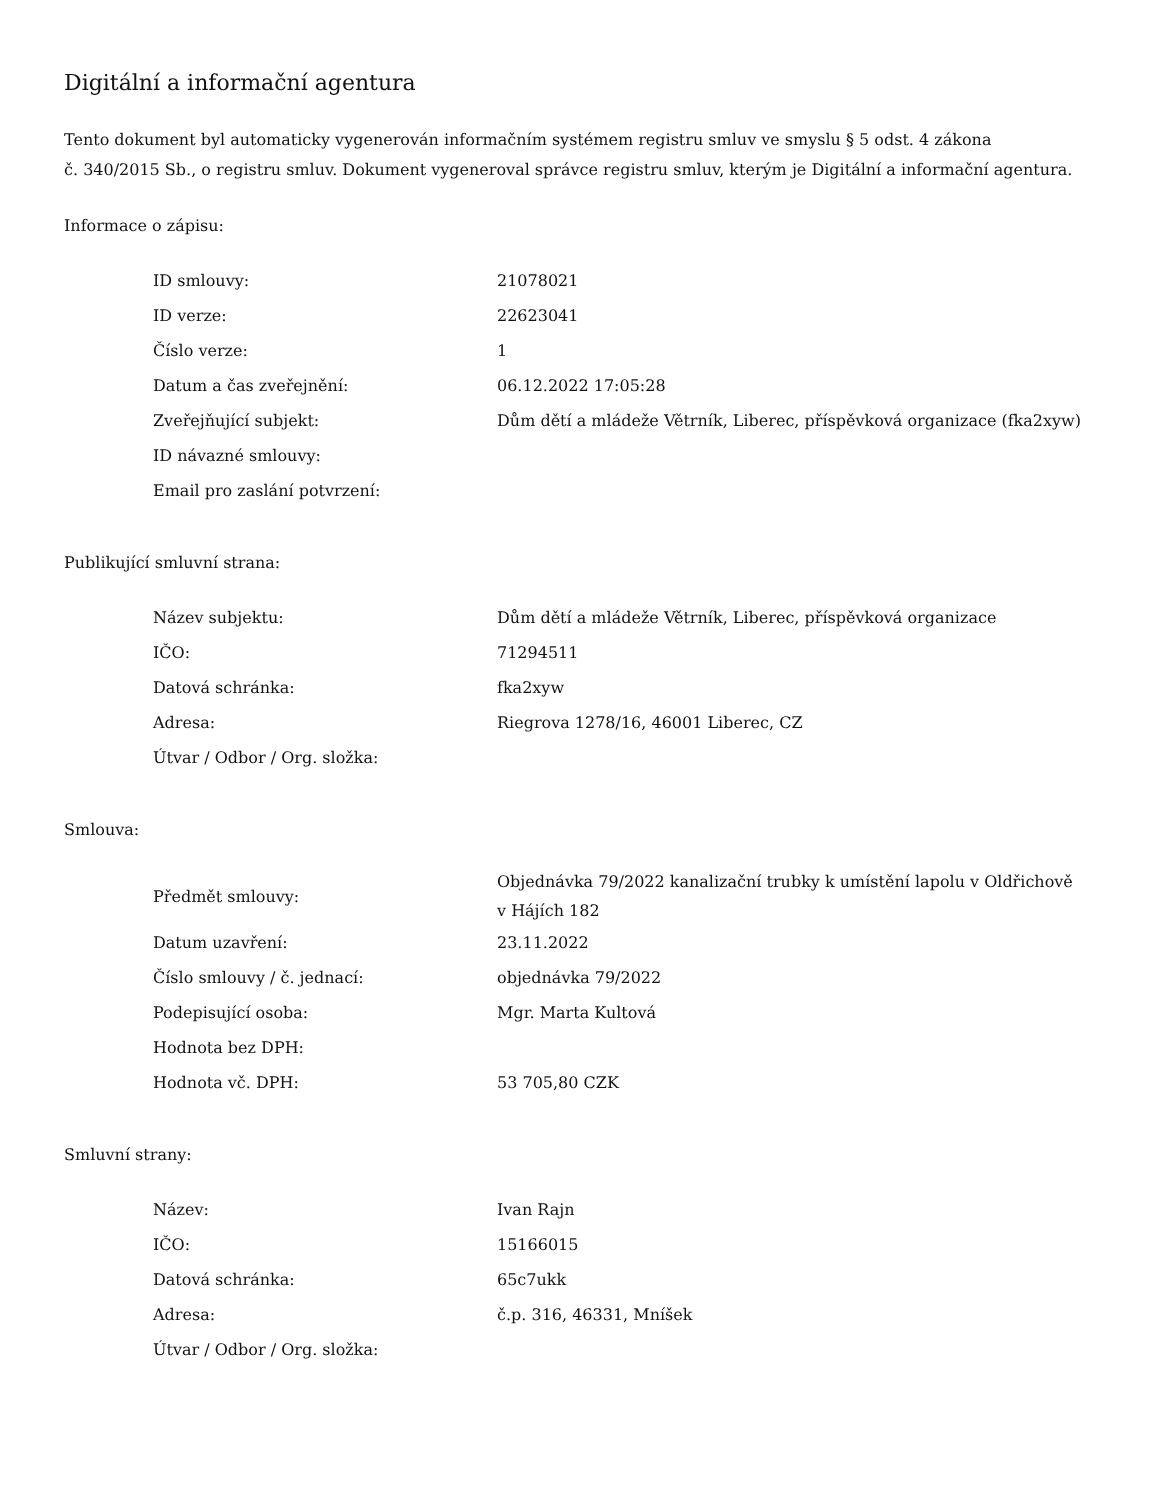Digitální a informační agentura
Tento dokument byl automaticky vygenerován informačním systémem registru smluv ve smyslu § 5 odst. 4 zákona
č. 340/2015 Sb., o registru smluv. Dokument vygeneroval správce registru smluv, kterým je Digitální a informační agentura.
Informace o zápisu:
| ID smlouvy: | 21078021 |
| ID verze: | 22623041 |
| Číslo verze: | 1 |
| Datum a čas zveřejnění: | 06.12.2022 17:05:28 |
| Zveřejňující subjekt: | Dům dětí a mládeže Větrník, Liberec, příspěvková organizace (fka2xyw) |
| ID návazné smlouvy: | |
| Email pro zaslání potvrzení: | |
Publikující smluvní strana:
| Název subjektu: | Dům dětí a mládeže Větrník, Liberec, příspěvková organizace |
| IČO: | 71294511 |
| Datová schránka: | fka2xyw |
| Adresa: | Riegrova 1278/16, 46001 Liberec, CZ |
| Útvar / Odbor / Org. složka: | |
Smlouva:
| Předmět smlouvy: | Objednávka 79/2022 kanalizační trubky k umístění lapolu v Oldřichově v Hájích 182 |
| Datum uzavření: | 23.11.2022 |
| Číslo smlouvy / č. jednací: | objednávka 79/2022 |
| Podepisující osoba: | Mgr. Marta Kultová |
| Hodnota bez DPH: | |
| Hodnota vč. DPH: | 53 705,80 CZK |
Smluvní strany:
| Název: | Ivan Rajn |
| IČO: | 15166015 |
| Datová schránka: | 65c7ukk |
| Adresa: | č.p. 316, 46331, Mníšek |
| Útvar / Odbor / Org. složka: | |